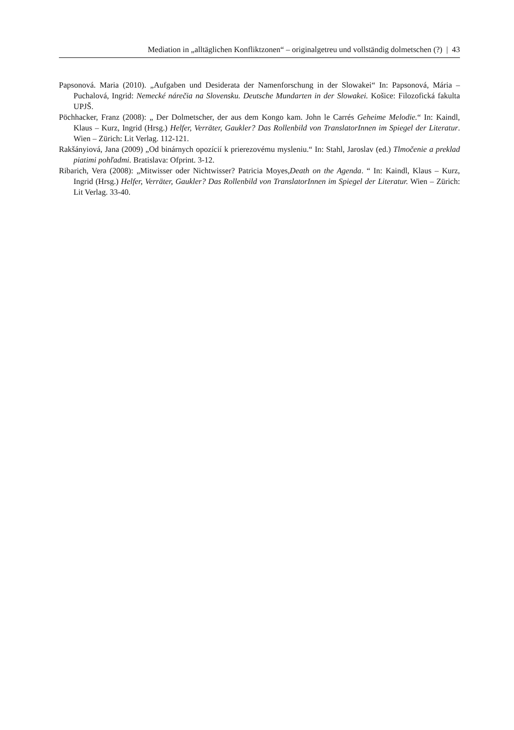Mediation in „alltäglichen Konfliktzonen“ – originalgetreu und vollständig dolmetschen (?) | 43
Papsonová. Maria (2010). „Aufgaben und Desiderata der Namenforschung in der Slowakei“ In: Papsonová, Mária – Puchalová, Ingrid: Nemecké nárečia na Slovensku. Deutsche Mundarten in der Slowakei. Košice: Filozofická fakulta UPJŠ.
Pöchhacker, Franz (2008): „ Der Dolmetscher, der aus dem Kongo kam. John le Carrés Geheime Melodie.“ In: Kaindl, Klaus – Kurz, Ingrid (Hrsg.) Helfer, Verräter, Gaukler? Das Rollenbild von TranslatorInnen im Spiegel der Literatur. Wien – Zürich: Lit Verlag. 112-121.
Rakšányiová, Jana (2009) „Od binárnych opozícií k prierezovému mysleniu.“ In: Stahl, Jaroslav (ed.) Tlmočenie a preklad piatimi pohľadmi. Bratislava: Ofprint. 3-12.
Ribarich, Vera (2008): „Mitwisser oder Nichtwisser? Patricia Moyes,Death on the Agenda. “ In: Kaindl, Klaus – Kurz, Ingrid (Hrsg.) Helfer, Verräter, Gaukler? Das Rollenbild von TranslatorInnen im Spiegel der Literatur. Wien – Zürich: Lit Verlag. 33-40.